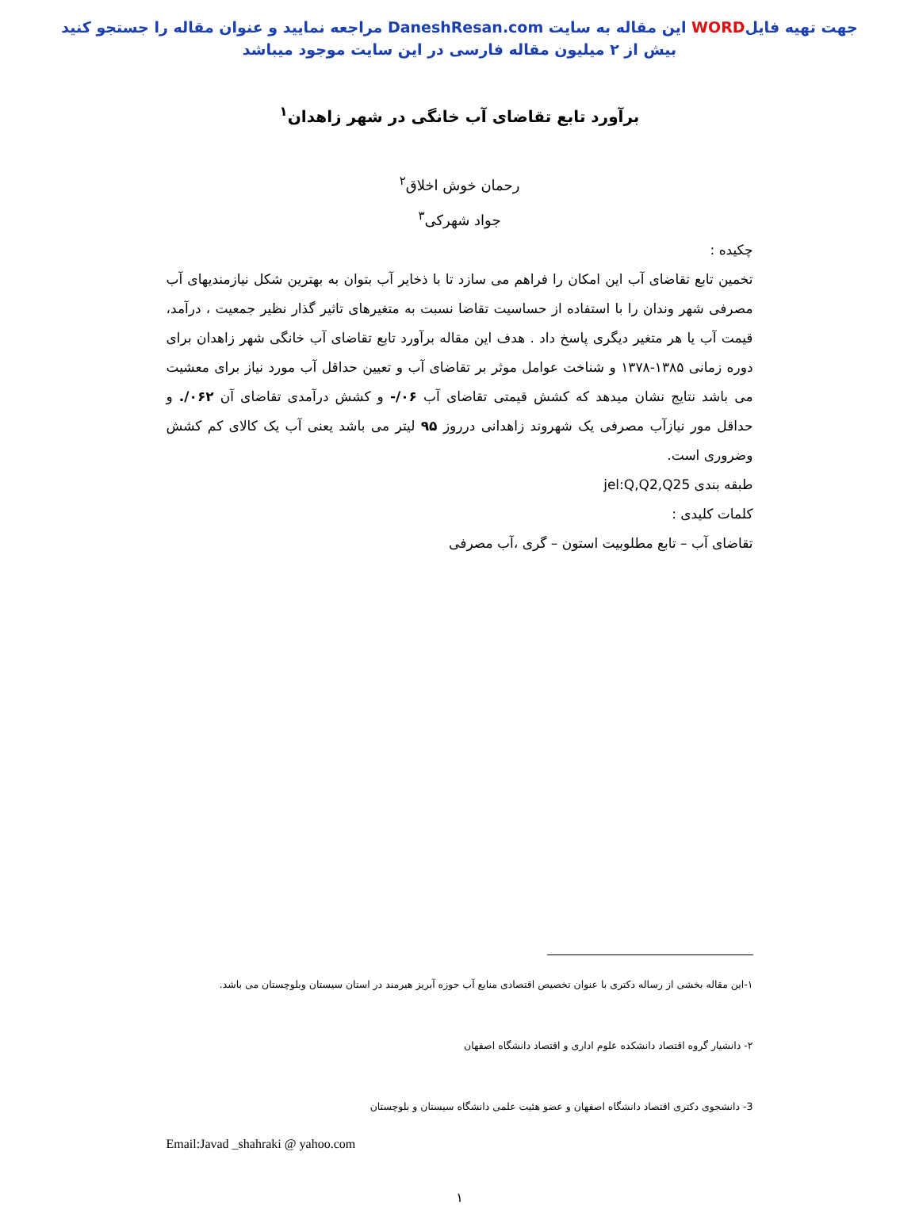جهت تهیه فایلWORD این مقاله به سایت DaneshResan.com مراجعه نمایید و عنوان مقاله را جستجو کنید
بیش از ۲ میلیون مقاله فارسی در این سایت موجود میباشد
برآورد تابع تقاضای آب خانگی در شهر زاهدان<sup>۱</sup>
رحمان خوش اخلاق<sup>۲</sup>
جواد شهرکی<sup>۳</sup>
چکیده :
تخمین تابع تقاضای آب این امکان را فراهم می سازد تا با ذخایر آب بتوان به بهترین شکل نیازمندیهای آب مصرفی شهر وندان را با استفاده از حساسیت تقاضا نسبت به متغیرهای تاثیر گذار نظیر جمعیت ، درآمد، قیمت آب یا هر متغیر دیگری پاسخ داد . هدف این مقاله برآورد تابع تقاضای آب خانگی شهر زاهدان برای دوره زمانی ۱۳۸۵-۱۳۷۸ و شناخت عوامل موثر بر تقاضای آب و تعیین حداقل آب مورد نیاز برای معشیت می باشد نتایج نشان میدهد که کشش قیمتی تقاضای آب ۰۶/- و کشش درآمدی تقاضای آن ۰۶۲/. و حداقل مور نیازآب مصرفی یک شهروند زاهدانی درروز ۹۵ لیتر می باشد یعنی آب یک کالای کم کشش وضروری است.
طبقه بندی jel:Q,Q2,Q25
کلمات کلیدی :
تقاضای آب – تابع مطلوبیت استون – گری ،آب مصرفی
۱-این مقاله بخشی از رساله دکتری با عنوان تخصیص اقتصادی منابع آب حوزه آبریز هیرمند در استان سیستان وبلوچستان می باشد.
۲- دانشیار گروه اقتصاد دانشکده علوم اداری و اقتصاد دانشگاه اصفهان
3- دانشجوی دکتری اقتصاد دانشگاه اصفهان و عضو هئیت علمی دانشگاه سیستان و بلوچستان
Email:Javad _shahraki @ yahoo.com
۱